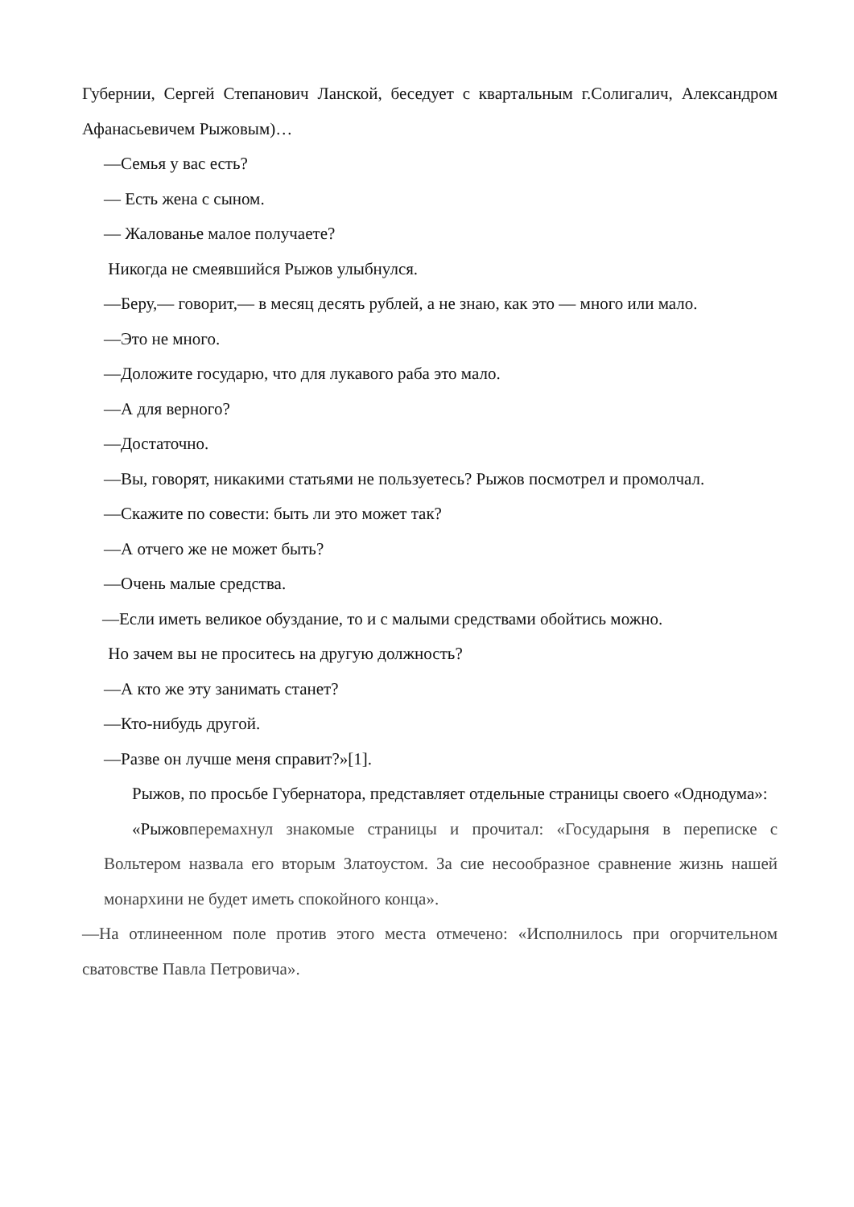Губернии, Сергей Степанович Ланской, беседует с квартальным г.Солигалич, Александром Афанасьевичем Рыжовым)…
—Семья у вас есть?
— Есть жена с сыном.
— Жалованье малое получаете?
Никогда не смеявшийся Рыжов улыбнулся.
—Беру,— говорит,— в месяц десять рублей, а не знаю, как это — много или мало.
—Это не много.
—Доложите государю, что для лукавого раба это мало.
—А для верного?
—Достаточно.
—Вы, говорят, никакими статьями не пользуетесь? Рыжов посмотрел и промолчал.
—Скажите по совести: быть ли это может так?
—А отчего же не может быть?
—Очень малые средства.
—Если иметь великое обуздание, то и с малыми средствами обойтись можно.
Но зачем вы не проситесь на другую должность?
—А кто же эту занимать станет?
—Кто-нибудь другой.
—Разве он лучше меня справит?»[1].
Рыжов, по просьбе Губернатора, представляет отдельные страницы своего «Однодума»:
«Рыжовперемахнул знакомые страницы и прочитал: «Государыня в переписке с Вольтером назвала его вторым Златоустом. За сие несообразное сравнение жизнь нашей монархини не будет иметь спокойного конца».
—На отлинеенном поле против этого места отмечено: «Исполнилось при огорчительном сватовстве Павла Петровича».